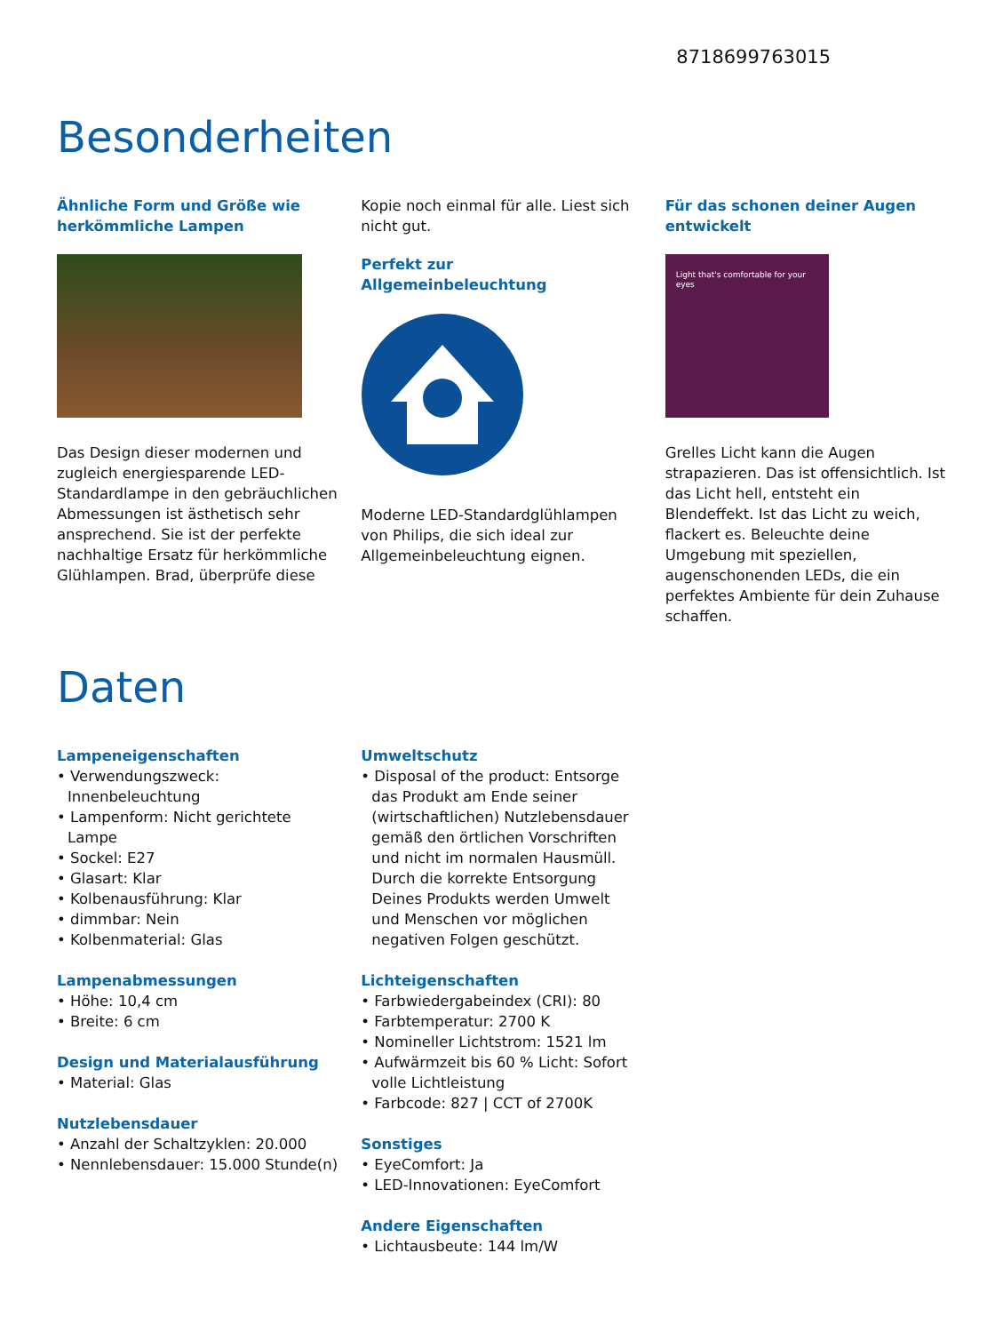8718699763015
Besonderheiten
Ähnliche Form und Größe wie herkömmliche Lampen
Das Design dieser modernen und zugleich energiesparende LED-Standardlampe in den gebräuchlichen Abmessungen ist ästhetisch sehr ansprechend. Sie ist der perfekte nachhaltige Ersatz für herkömmliche Glühlampen. Brad, überprüfe diese
Kopie noch einmal für alle. Liest sich nicht gut.
Perfekt zur Allgemeinbeleuchtung
Moderne LED-Standardglühlampen von Philips, die sich ideal zur Allgemeinbeleuchtung eignen.
Für das schonen deiner Augen entwickelt
Light that's comfortable for your eyes
Grelles Licht kann die Augen strapazieren. Das ist offensichtlich. Ist das Licht hell, entsteht ein Blendeffekt. Ist das Licht zu weich, flackert es. Beleuchte deine Umgebung mit speziellen, augenschonenden LEDs, die ein perfektes Ambiente für dein Zuhause schaffen.
Daten
Lampeneigenschaften
• Verwendungszweck: Innenbeleuchtung
• Lampenform: Nicht gerichtete Lampe
• Sockel: E27
• Glasart: Klar
• Kolbenausführung: Klar
• dimmbar: Nein
• Kolbenmaterial: Glas
Lampenabmessungen
• Höhe: 10,4 cm
• Breite: 6 cm
Design und Materialausführung
• Material: Glas
Nutzlebensdauer
• Anzahl der Schaltzyklen: 20.000
• Nennlebensdauer: 15.000 Stunde(n)
Umweltschutz
• Disposal of the product: Entsorge das Produkt am Ende seiner (wirtschaftlichen) Nutzlebensdauer gemäß den örtlichen Vorschriften und nicht im normalen Hausmüll. Durch die korrekte Entsorgung Deines Produkts werden Umwelt und Menschen vor möglichen negativen Folgen geschützt.
Lichteigenschaften
• Farbwiedergabeindex (CRI): 80
• Farbtemperatur: 2700 K
• Nomineller Lichtstrom: 1521 lm
• Aufwärmzeit bis 60 % Licht: Sofort volle Lichtleistung
• Farbcode: 827 | CCT of 2700K
Sonstiges
• EyeComfort: Ja
• LED-Innovationen: EyeComfort
Andere Eigenschaften
• Lichtausbeute: 144 lm/W